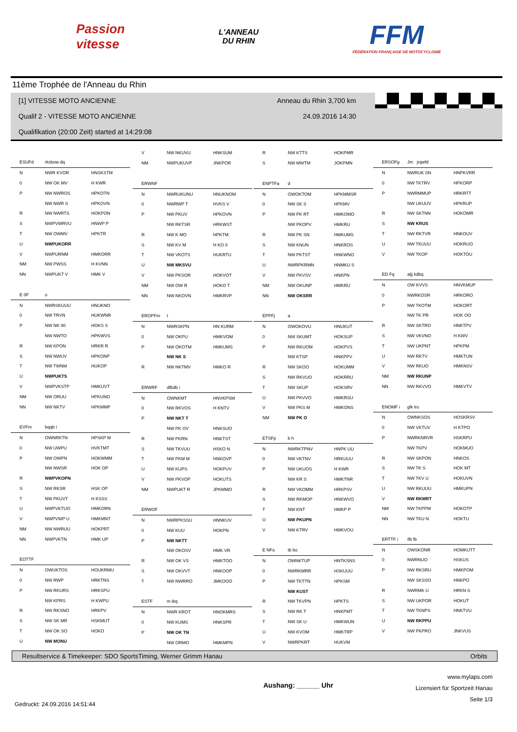Passion
vitesse
L'ANNEAU
DU RHIN
FFM
FÉDÉRATION FRANÇAISE DE MOTOCYCLISME
11ème Trophée de l'Anneau du Rhin
[1] VITESSE MOTO ANCIENNE Anneau du Rhin 3,700 km
Qualif 2 - VITESSE MOTO ANCIENNE 24.09.2016 14:30
Qualifikation (20:00 Zeit) started at 14:29:08
| ESUFd | rksbow dq | |
| N | NWR KVOR | HNSKSTM |
| 0 | NW OK MV | H KWR |
| P | NW NWROS | HPKOTN |
| | NW NWR S | HPKOVN |
| R | NW NWRTS | HOKPON |
| S | NWPVWRVU | HNWP P |
| T | NW OWMV | HPKTR |
| U | NWPUKORR | |
| V | NWPURNM | HMKORR |
| NM | NW PWSS | H KVNN |
| NN | NWPUKT V | HMK V |
| E 0F | o | |
| N | NWRSKUUU | HNUKNO |
| 0 | NW TRVN | HUKWNR |
| P | NW NK 00 | HOKS S |
| | NW NWTO | HPKWVS |
| R | NW KPON | HRKR R |
| S | NW NWUV | HPKONP |
| T | NW TWNM | HUKOP |
| U | NWPUKTS | |
| V | NWPVKSTP | HMKUVT |
| NM | NW ORUU | HPKUNO |
| NN | NW NKTV | HPKMMP |
| EVFm | bqqb i | |
| N | OWNRKTN | HPSKP M |
| 0 | NW UWPU | HVKTMT |
| P | NW OWPN | HOKWMM |
| | NW NWSR | HOK OP |
| R | NWPVKOPN | |
| S | NW RKSR | HSK OP |
| T | NW PKUVT | H KSSS |
| U | NWPVKTUO | HMKORN |
| V | NWPVWP U | HMKMNT |
| NM | NW NWRUU | HOKPRT |
| NN | NWPVKTN | HMK UP |
| EOTTF | | |
| N | OWUKTOS | HOUKRMU |
| 0 | NW RWP | HRKTNS |
| P | NW RKURS | HRKSPU |
| | NW KPRS | H KWPU |
| R | NW RKSNO | HRKPV |
| S | NW SK MR | HSKMUT |
| T | NW OK SO | HOKO |
| U | NW MONU | |
| V | NW NKUVU | HNKSUM |
| NM | NWPUKUVP | JNKPOR |
| ERWNF | | |
| N | NWRUKUNU | HNUKNOM |
| 0 | NWRWP T | HVKS V |
| P | NW PKUV | HPKOVN |
| | NW RKTSR | HRKWST |
| R | NW K MO | HPKTM |
| S | NW KV M | H KO 0 |
| T | NW VKOTS | HUKRTU |
| U | NW MKSVU | |
| V | NW PKSOR | HOKVOT |
| NM | NW OW R | HOKO T |
| NN | NW NKOVN | HMKRVP |
| EROPFm | t | |
| N | NWRSKPN | HN KURM |
| 0 | NW OKPU | HMKVOM |
| P | NW OKOTM | HMKUMS |
| | NW NK S | |
| R | NW NKTMV | HMKO R |
| ERWRF | dfbdb i | |
| N | OWNKMT | HNVKPSM |
| 0 | NW RKVOS | H KNTV |
| P | NW NKT T | |
| | NW PK OV | HNKSUO |
| R | NW PKRN | HNKTST |
| S | NW TKVUU | HSKO N |
| T | NW PKM M | HNKOVP |
| U | NW KUPS | HOKPUV |
| V | NW PKVOP | HOKUTS |
| NM | NWPUKT R | JPKMMO |
| ERWOF | | |
| N | NWRPKSSU | HNNKUV |
| 0 | NW KUU | HOKPN |
| P | NW NKTT | |
| | NW OKOSV | HMK VR |
| R | NW OK VS | HMKTOO |
| S | NW OKVVT | HNKOOP |
| T | NW NWRRO | JMKOOO |
| ESTF | m ibq | |
| N | NWR KROT | HNOKMRS |
| 0 | NW KUMS | HNKSPR |
| P | NW OK TN | |
| | NW ORMO | HMKMPN |
| R | NW KTTS | HOKPMR |
| S | NW MWTM | JOKPMN |
| ENPTFa | d | |
| N | OWOKTOM | HPKMMSR |
| 0 | NW SK S | HPKMV |
| P | NW PK RT | HMKOMO |
| | NW PKOPV | HMKRU |
| R | NW PK SN | HMKUMS |
| S | NW KNUN | HNKROS |
| T | NW PKTST | HNKWNO |
| U | NWRPKRMN | HNMKU S |
| V | NW PKVSV | HNKPN |
| NM | NW OKUNP | HMKRU |
| NN | NW OKSRR | |
| EPPFj | a | |
| N | OWOKOVU | HNUKUT |
| 0 | NW SKUMT | HOKSUP |
| P | NW RKUOM | HOKPVS |
| | NW KTSP | HNKPPV |
| R | NW SKOO | HOKUMM |
| S | NW RKVUO | HOKRRU |
| T | NW SKUP | HOKSRV |
| U | NW PKVVO | HMKRSU |
| V | NW PKS M | HMKONS |
| NM | NW PK O | |
| ETSFp | b h | |
| N | NWRKTPNV | HNPK UU |
| 0 | NW VKTNV | HRKUUU |
| P | NW UKUOS | H KWR |
| | NW KR S | HMKTNR |
| R | NW VKOMM | HRKPSV |
| S | NW RKMOP | HNKWVO |
| T | NW KNT | HMKP P |
| U | NW PKUPN | |
| V | NW KTRV | HMKVOU |
| E NFo | tb bo | |
| N | OWNKTUP | HNTKSNS |
| 0 | NWRKMRR | HSKUUU |
| P | NW TKTTN | HPKSM |
| | NW KUST | |
| R | NW TKVPN | HPKTS |
| S | NW RK T | HNKPMT |
| T | NW SK U | HMKWUN |
| U | NW KVOM | HMKTRP |
| V | NWRPKRT | HUKVM |
| ERSOFg | Jm jrqwfd | |
| N | NWRUK SN | HNPKVRR |
| 0 | NW TKTRV | HPKORP |
| P | NWRMMUP | HRKRTT |
| | NW UKUUV | HPKRUP |
| R | NW SKTNN | HOKOMR |
| S | NW KRUS | |
| T | NW RKTVR | HNKOUV |
| U | NW TKUUU | HOKRUO |
| V | NW TKOP | HOKTOU |
| ED Fq | aljj kdbq | |
| N | OW KVVS | HNVKMUP |
| 0 | NWRKOSR | HRKORO |
| P | NW TKOTM | HOKORT |
| | NW TK PR | HOK OO |
| R | NW SKTRO | HNKTPV |
| S | NW VKVNO | H KWV |
| T | NW UKPNT | HPKPM |
| U | NW RKTV | HMKTUN |
| V | NW RKUO | HMKNSV |
| NM | NW RKUNP | |
| NN | NW RKVVO | HMKVTV |
| ENOMF i | glk lro | |
| N | OWNKSOS | HOSKRSV |
| 0 | NW VKTUV | H KTPO |
| P | NWRKNRVR | HSKRPU |
| | NW TKPV | HOKMUO |
| R | NW SKPON | HNKOS |
| S | NW TK S | HOK MT |
| T | NW TKV U | HOKUVN |
| U | NW RKUUU | HMKUPN |
| V | NW RKMRT | |
| NM | NW TKPPM | HOKOTP |
| NN | NW TKU N | HOKTU |
| ERTTF i | ifb fb | |
| N | OWSKONR | HOMKUTT |
| 0 | NWRNUO | HSKUS |
| P | NW RKSRU | HMKPOM |
| | NW SKSSO | HNKPO |
| R | NWRMK U | HRKN S |
| S | NW UKPOR | HOKUT |
| T | NW TKNPS | HNKTVU |
| U | NW RKPPU | |
| V | NW PKPRO | JNKVUS |
Resultservice & Timekeeper: SDO SportsTiming, Werner Grimm Hanau Orbits
Gedruckt: 24.09.2016 14:51:44
Aushang: ______ Uhr
www.mylaps.com
Lizensiert für Sportzeit Hanau
Seite 1/3